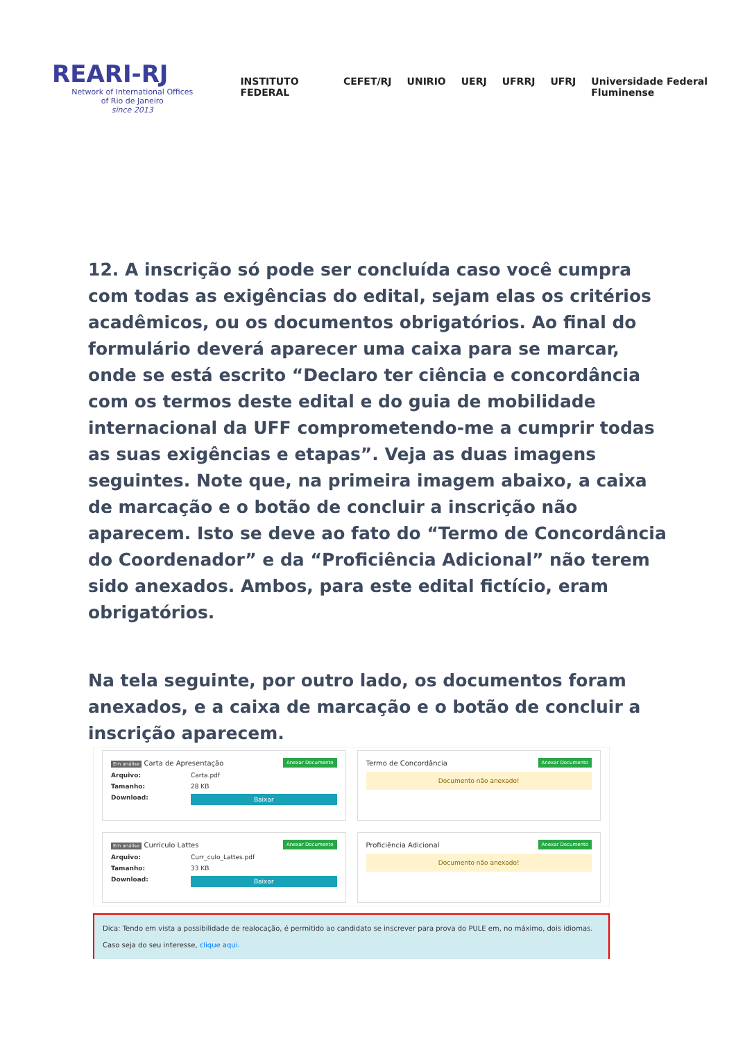REARI-RJ
Network of International Offices
of Rio de Janeiro
since 2013
INSTITUTO FEDERAL CEFET/RJ UNIRIO UERJ UFRRJ UFRJ Universidade Federal Fluminense
12. A inscrição só pode ser concluída caso você cumpra com todas as exigências do edital, sejam elas os critérios acadêmicos, ou os documentos obrigatórios. Ao final do formulário deverá aparecer uma caixa para se marcar, onde se está escrito “Declaro ter ciência e concordância com os termos deste edital e do guia de mobilidade internacional da UFF comprometendo-me a cumprir todas as suas exigências e etapas”. Veja as duas imagens seguintes. Note que, na primeira imagem abaixo, a caixa de marcação e o botão de concluir a inscrição não aparecem. Isto se deve ao fato do “Termo de Concordância do Coordenador” e da “Proficiência Adicional” não terem sido anexados. Ambos, para este edital fictício, eram obrigatórios.
Na tela seguinte, por outro lado, os documentos foram anexados, e a caixa de marcação e o botão de concluir a inscrição aparecem.
Em análise Carta de Apresentação Anexar Documento
Arquivo: Carta.pdf
Tamanho: 28 KB
Download: Baixar
Termo de Concordância Anexar Documento
Documento não anexado!
Em análise Currículo Lattes Anexar Documento
Arquivo: Curr_culo_Lattes.pdf
Tamanho: 33 KB
Download: Baixar
Proficiência Adicional Anexar Documento
Documento não anexado!
Dica: Tendo em vista a possibilidade de realocação, é permitido ao candidato se inscrever para prova do PULE em, no máximo, dois idiomas.
Caso seja do seu interesse, clique aqui.